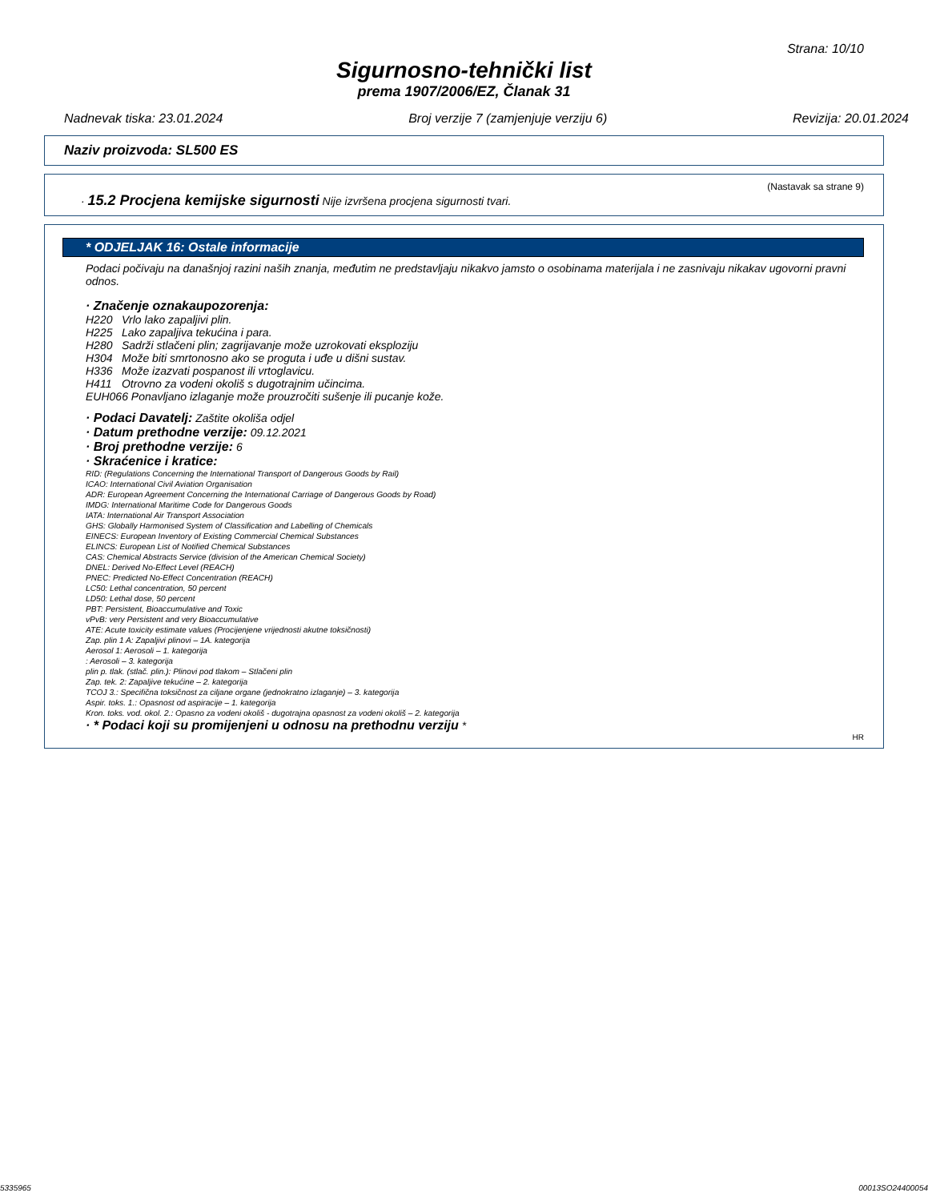Strana: 10/10
Sigurnosno-tehnički list
prema 1907/2006/EZ, Članak 31
Nadnevak tiska: 23.01.2024 Broj verzije 7 (zamjenjuje verziju 6) Revizija: 20.01.2024
Naziv proizvoda: SL500 ES
(Nastavak sa strane 9)
· 15.2 Procjena kemijske sigurnosti Nije izvršena procjena sigurnosti tvari.
* ODJELJAK 16: Ostale informacije
Podaci počivaju na današnjoj razini naših znanja, međutim ne predstavljaju nikakvo jamsto o osobinama materijala i ne zasnivaju nikakav ugovorni pravni odnos.
· Značenje oznakaupozorenja:
| H220 | Vrlo lako zapaljivi plin. |
| H225 | Lako zapaljiva tekućina i para. |
| H280 | Sadrži stlačeni plin; zagrijavanje može uzrokovati eksploziju |
| H304 | Može biti smrtonosno ako se proguta i uđe u dišni sustav. |
| H336 | Može izazvati pospanost ili vrtoglavicu. |
| H411 | Otrovno za vodeni okoliš s dugotrajnim učincima. |
| EUH066 Ponavljano izlaganje može prouzročiti sušenje ili pucanje kože. | |
· Podaci Davatelj: Zaštite okoliša odjel
· Datum prethodne verzije: 09.12.2021
· Broj prethodne verzije: 6
· Skraćenice i kratice:
RID: (Regulations Concerning the International Transport of Dangerous Goods by Rail)
ICAO: International Civil Aviation Organisation
ADR: European Agreement Concerning the International Carriage of Dangerous Goods by Road)
IMDG: International Maritime Code for Dangerous Goods
IATA: International Air Transport Association
GHS: Globally Harmonised System of Classification and Labelling of Chemicals
EINECS: European Inventory of Existing Commercial Chemical Substances
ELINCS: European List of Notified Chemical Substances
CAS: Chemical Abstracts Service (division of the American Chemical Society)
DNEL: Derived No-Effect Level (REACH)
PNEC: Predicted No-Effect Concentration (REACH)
LC50: Lethal concentration, 50 percent
LD50: Lethal dose, 50 percent
PBT: Persistent, Bioaccumulative and Toxic
vPvB: very Persistent and very Bioaccumulative
ATE: Acute toxicity estimate values (Procijenjene vrijednosti akutne toksičnosti)
Zap. plin 1 A: Zapaljivi plinovi – 1A. kategorija
Aerosol 1: Aerosoli – 1. kategorija
: Aerosoli – 3. kategorija
plin p. tlak. (stlač. plin.): Plinovi pod tlakom – Stlačeni plin
Zap. tek. 2: Zapaljive tekućine – 2. kategorija
TCOJ 3.: Specifična toksičnost za ciljane organe (jednokratno izlaganje) – 3. kategorija
Aspir. toks. 1.: Opasnost od aspiracije – 1. kategorija
Kron. toks. vod. okol. 2.: Opasno za vodeni okoliš - dugotrajna opasnost za vodeni okoliš – 2. kategorija
· * Podaci koji su promijenjeni u odnosu na prethodnu verziju *
HR
5335965 00013SO24400054